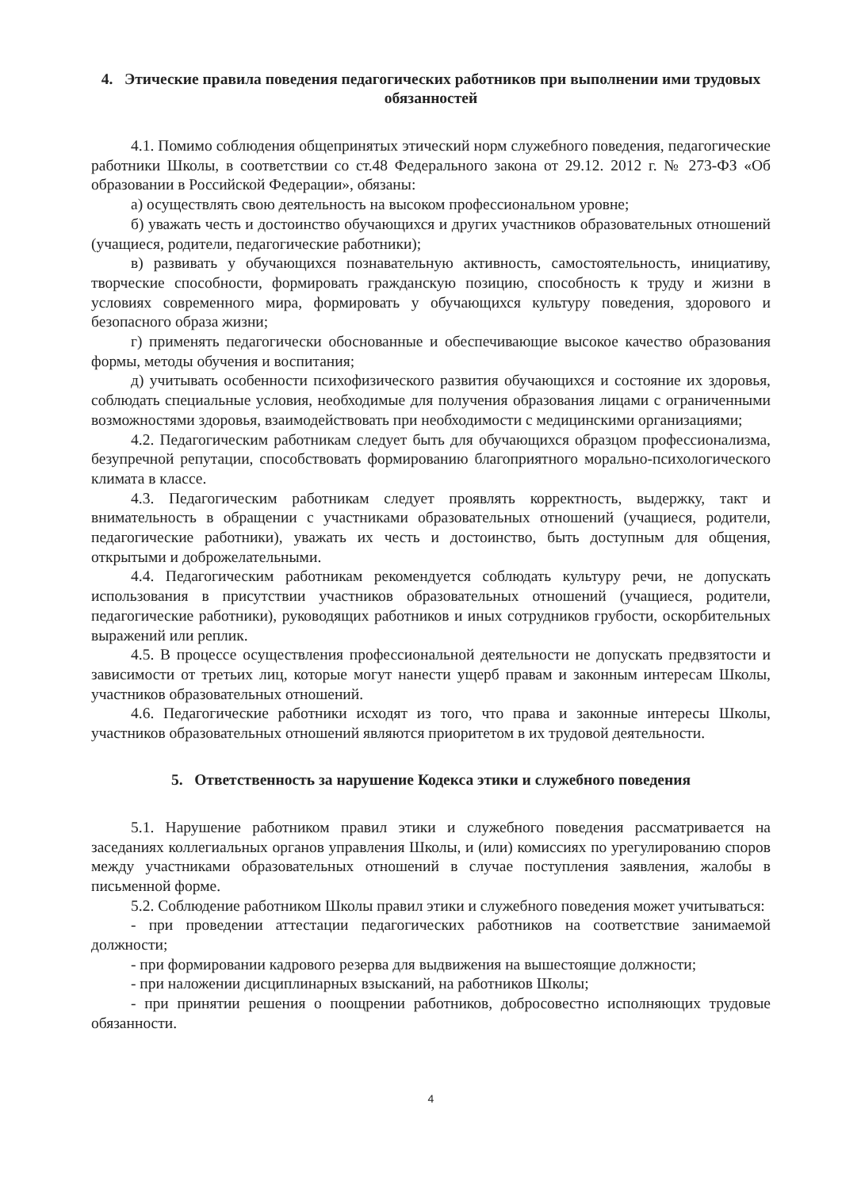4. Этические правила поведения педагогических работников при выполнении ими трудовых обязанностей
4.1. Помимо соблюдения общепринятых этический норм служебного поведения, педагогические работники Школы, в соответствии со ст.48 Федерального закона от 29.12. 2012 г. № 273-ФЗ «Об образовании в Российской Федерации», обязаны:
а) осуществлять свою деятельность на высоком профессиональном уровне;
б) уважать честь и достоинство обучающихся и других участников образовательных отношений (учащиеся, родители, педагогические работники);
в) развивать у обучающихся познавательную активность, самостоятельность, инициативу, творческие способности, формировать гражданскую позицию, способность к труду и жизни в условиях современного мира, формировать у обучающихся культуру поведения, здорового и безопасного образа жизни;
г) применять педагогически обоснованные и обеспечивающие высокое качество образования формы, методы обучения и воспитания;
д) учитывать особенности психофизического развития обучающихся и состояние их здоровья, соблюдать специальные условия, необходимые для получения образования лицами с ограниченными возможностями здоровья, взаимодействовать при необходимости с медицинскими организациями;
4.2. Педагогическим работникам следует быть для обучающихся образцом профессионализма, безупречной репутации, способствовать формированию благоприятного морально-психологического климата в классе.
4.3. Педагогическим работникам следует проявлять корректность, выдержку, такт и внимательность в обращении с участниками образовательных отношений (учащиеся, родители, педагогические работники), уважать их честь и достоинство, быть доступным для общения, открытыми и доброжелательными.
4.4. Педагогическим работникам рекомендуется соблюдать культуру речи, не допускать использования в присутствии участников образовательных отношений (учащиеся, родители, педагогические работники), руководящих работников и иных сотрудников грубости, оскорбительных выражений или реплик.
4.5. В процессе осуществления профессиональной деятельности не допускать предвзятости и зависимости от третьих лиц, которые могут нанести ущерб правам и законным интересам Школы, участников образовательных отношений.
4.6. Педагогические работники исходят из того, что права и законные интересы Школы, участников образовательных отношений являются приоритетом в их трудовой деятельности.
5. Ответственность за нарушение Кодекса этики и служебного поведения
5.1. Нарушение работником правил этики и служебного поведения рассматривается на заседаниях коллегиальных органов управления Школы, и (или) комиссиях по урегулированию споров между участниками образовательных отношений в случае поступления заявления, жалобы в письменной форме.
5.2. Соблюдение работником Школы правил этики и служебного поведения может учитываться:
- при проведении аттестации педагогических работников на соответствие занимаемой должности;
- при формировании кадрового резерва для выдвижения на вышестоящие должности;
- при наложении дисциплинарных взысканий, на работников Школы;
- при принятии решения о поощрении работников, добросовестно исполняющих трудовые обязанности.
4